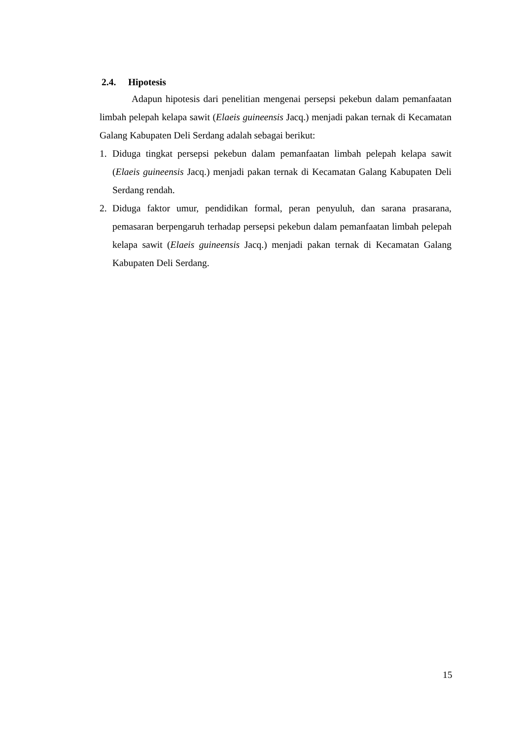2.4. Hipotesis
Adapun hipotesis dari penelitian mengenai persepsi pekebun dalam pemanfaatan limbah pelepah kelapa sawit (Elaeis guineensis Jacq.) menjadi pakan ternak di Kecamatan Galang Kabupaten Deli Serdang adalah sebagai berikut:
1. Diduga tingkat persepsi pekebun dalam pemanfaatan limbah pelepah kelapa sawit (Elaeis guineensis Jacq.) menjadi pakan ternak di Kecamatan Galang Kabupaten Deli Serdang rendah.
2. Diduga faktor umur, pendidikan formal, peran penyuluh, dan sarana prasarana, pemasaran berpengaruh terhadap persepsi pekebun dalam pemanfaatan limbah pelepah kelapa sawit (Elaeis guineensis Jacq.) menjadi pakan ternak di Kecamatan Galang Kabupaten Deli Serdang.
15